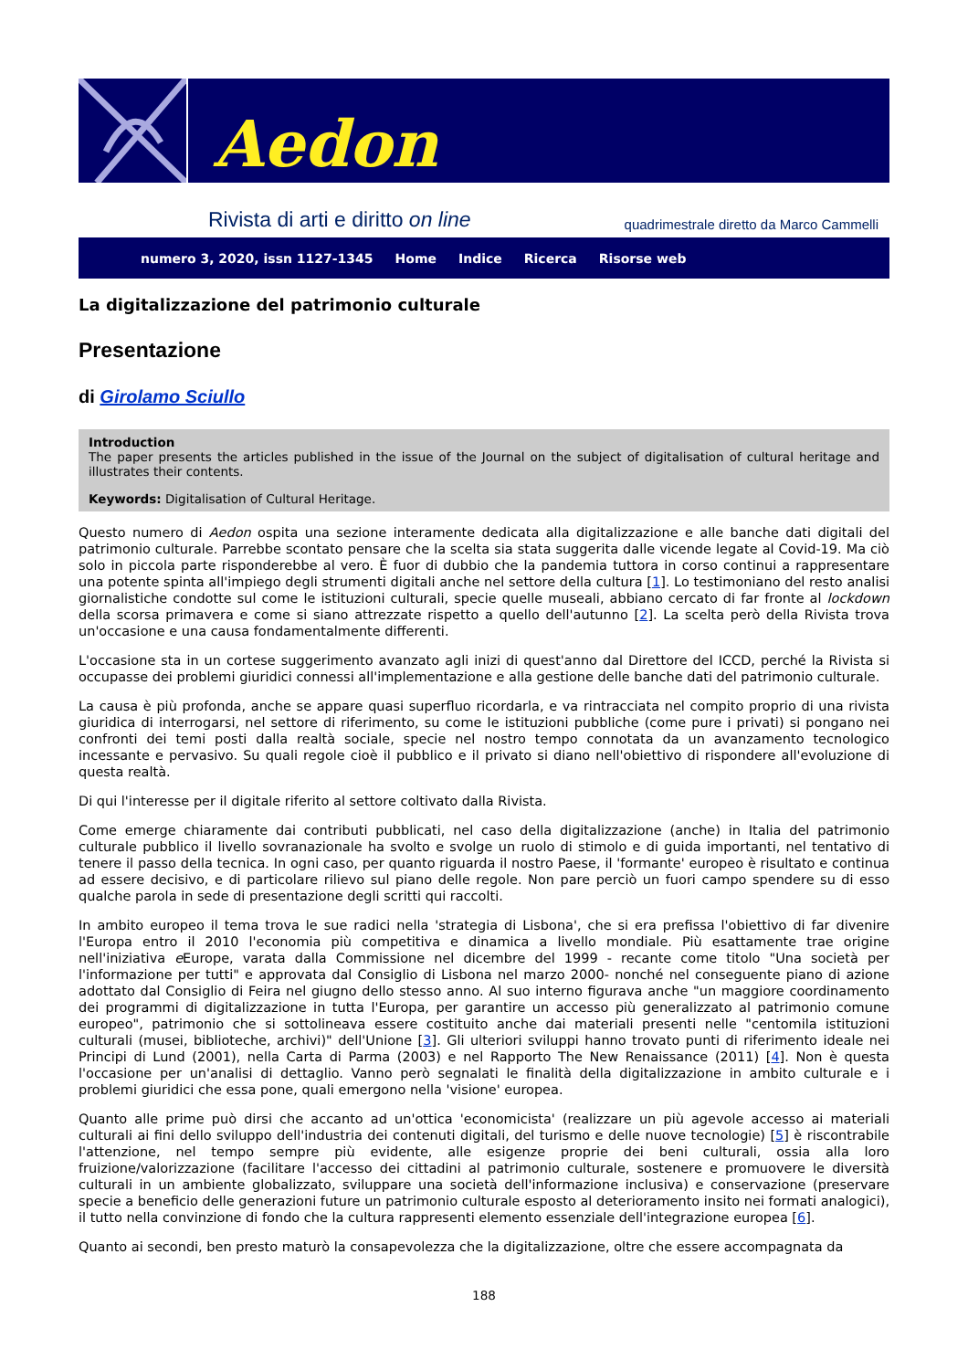Aedon
Rivista di arti e diritto on line quadrimestrale diretto da Marco Cammelli
numero 3, 2020, issn 1127-1345 Home Indice Ricerca Risorse web
La digitalizzazione del patrimonio culturale
Presentazione
di Girolamo Sciullo
Introduction
The paper presents the articles published in the issue of the Journal on the subject of digitalisation of cultural heritage and illustrates their contents.
Keywords: Digitalisation of Cultural Heritage.
Questo numero di Aedon ospita una sezione interamente dedicata alla digitalizzazione e alle banche dati digitali del patrimonio culturale. Parrebbe scontato pensare che la scelta sia stata suggerita dalle vicende legate al Covid-19. Ma ciò solo in piccola parte risponderebbe al vero. È fuor di dubbio che la pandemia tuttora in corso continui a rappresentare una potente spinta all'impiego degli strumenti digitali anche nel settore della cultura [1]. Lo testimoniano del resto analisi giornalistiche condotte sul come le istituzioni culturali, specie quelle museali, abbiano cercato di far fronte al lockdown della scorsa primavera e come si siano attrezzate rispetto a quello dell'autunno [2]. La scelta però della Rivista trova un'occasione e una causa fondamentalmente differenti.
L'occasione sta in un cortese suggerimento avanzato agli inizi di quest'anno dal Direttore del ICCD, perché la Rivista si occupasse dei problemi giuridici connessi all'implementazione e alla gestione delle banche dati del patrimonio culturale.
La causa è più profonda, anche se appare quasi superfluo ricordarla, e va rintracciata nel compito proprio di una rivista giuridica di interrogarsi, nel settore di riferimento, su come le istituzioni pubbliche (come pure i privati) si pongano nei confronti dei temi posti dalla realtà sociale, specie nel nostro tempo connotata da un avanzamento tecnologico incessante e pervasivo. Su quali regole cioè il pubblico e il privato si diano nell'obiettivo di rispondere all'evoluzione di questa realtà.
Di qui l'interesse per il digitale riferito al settore coltivato dalla Rivista.
Come emerge chiaramente dai contributi pubblicati, nel caso della digitalizzazione (anche) in Italia del patrimonio culturale pubblico il livello sovranazionale ha svolto e svolge un ruolo di stimolo e di guida importanti, nel tentativo di tenere il passo della tecnica. In ogni caso, per quanto riguarda il nostro Paese, il 'formante' europeo è risultato e continua ad essere decisivo, e di particolare rilievo sul piano delle regole. Non pare perciò un fuori campo spendere su di esso qualche parola in sede di presentazione degli scritti qui raccolti.
In ambito europeo il tema trova le sue radici nella 'strategia di Lisbona', che si era prefissa l'obiettivo di far divenire l'Europa entro il 2010 l'economia più competitiva e dinamica a livello mondiale. Più esattamente trae origine nell'iniziativa e Europe, varata dalla Commissione nel dicembre del 1999 - recante come titolo "Una società per l'informazione per tutti" e approvata dal Consiglio di Lisbona nel marzo 2000- nonché nel conseguente piano di azione adottato dal Consiglio di Feira nel giugno dello stesso anno. Al suo interno figurava anche "un maggiore coordinamento dei programmi di digitalizzazione in tutta l'Europa, per garantire un accesso più generalizzato al patrimonio comune europeo", patrimonio che si sottolineava essere costituito anche dai materiali presenti nelle "centomila istituzioni culturali (musei, biblioteche, archivi)" dell'Unione [3]. Gli ulteriori sviluppi hanno trovato punti di riferimento ideale nei Principi di Lund (2001), nella Carta di Parma (2003) e nel Rapporto The New Renaissance (2011) [4]. Non è questa l'occasione per un'analisi di dettaglio. Vanno però segnalati le finalità della digitalizzazione in ambito culturale e i problemi giuridici che essa pone, quali emergono nella 'visione' europea.
Quanto alle prime può dirsi che accanto ad un'ottica 'economicista' (realizzare un più agevole accesso ai materiali culturali ai fini dello sviluppo dell'industria dei contenuti digitali, del turismo e delle nuove tecnologie) [5] è riscontrabile l'attenzione, nel tempo sempre più evidente, alle esigenze proprie dei beni culturali, ossia alla loro fruizione/valorizzazione (facilitare l'accesso dei cittadini al patrimonio culturale, sostenere e promuovere le diversità culturali in un ambiente globalizzato, sviluppare una società dell'informazione inclusiva) e conservazione (preservare specie a beneficio delle generazioni future un patrimonio culturale esposto al deterioramento insito nei formati analogici), il tutto nella convinzione di fondo che la cultura rappresenti elemento essenziale dell'integrazione europea [6].
Quanto ai secondi, ben presto maturò la consapevolezza che la digitalizzazione, oltre che essere accompagnata da
188